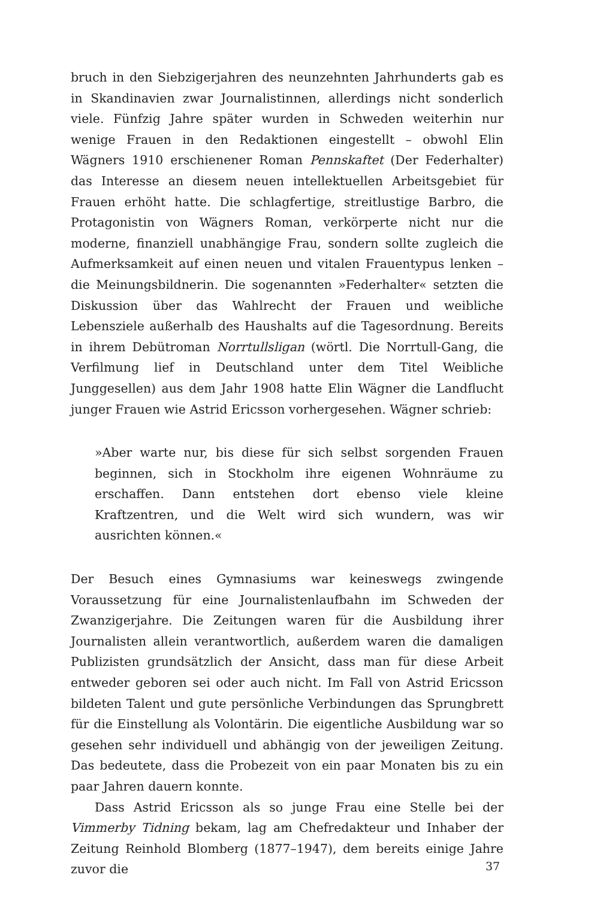bruch in den Siebzigerjahren des neunzehnten Jahrhunderts gab es in Skandinavien zwar Journalistinnen, allerdings nicht sonderlich viele. Fünfzig Jahre später wurden in Schweden weiterhin nur wenige Frauen in den Redaktionen eingestellt – obwohl Elin Wägners 1910 erschienener Roman Pennskaftet (Der Federhalter) das Interesse an diesem neuen intellektuellen Arbeitsgebiet für Frauen erhöht hatte. Die schlagfertige, streitlustige Barbro, die Protagonistin von Wägners Roman, verkörperte nicht nur die moderne, finanziell unabhängige Frau, sondern sollte zugleich die Aufmerksamkeit auf einen neuen und vitalen Frauentypus lenken – die Meinungsbildnerin. Die sogenannten »Federhalter« setzten die Diskussion über das Wahlrecht der Frauen und weibliche Lebensziele außerhalb des Haushalts auf die Tagesordnung. Bereits in ihrem Debütroman Norrtullsligan (wörtl. Die Norrtull-Gang, die Verfilmung lief in Deutschland unter dem Titel Weibliche Junggesellen) aus dem Jahr 1908 hatte Elin Wägner die Landflucht junger Frauen wie Astrid Ericsson vorhergesehen. Wägner schrieb:
»Aber warte nur, bis diese für sich selbst sorgenden Frauen beginnen, sich in Stockholm ihre eigenen Wohnräume zu erschaffen. Dann entstehen dort ebenso viele kleine Kraftzentren, und die Welt wird sich wundern, was wir ausrichten können.«
Der Besuch eines Gymnasiums war keineswegs zwingende Voraussetzung für eine Journalistenlaufbahn im Schweden der Zwanzigerjahre. Die Zeitungen waren für die Ausbildung ihrer Journalisten allein verantwortlich, außerdem waren die damaligen Publizisten grundsätzlich der Ansicht, dass man für diese Arbeit entweder geboren sei oder auch nicht. Im Fall von Astrid Ericsson bildeten Talent und gute persönliche Verbindungen das Sprungbrett für die Einstellung als Volontärin. Die eigentliche Ausbildung war so gesehen sehr individuell und abhängig von der jeweiligen Zeitung. Das bedeutete, dass die Probezeit von ein paar Monaten bis zu ein paar Jahren dauern konnte.
Dass Astrid Ericsson als so junge Frau eine Stelle bei der Vimmerby Tidning bekam, lag am Chefredakteur und Inhaber der Zeitung Reinhold Blomberg (1877–1947), dem bereits einige Jahre zuvor die
37